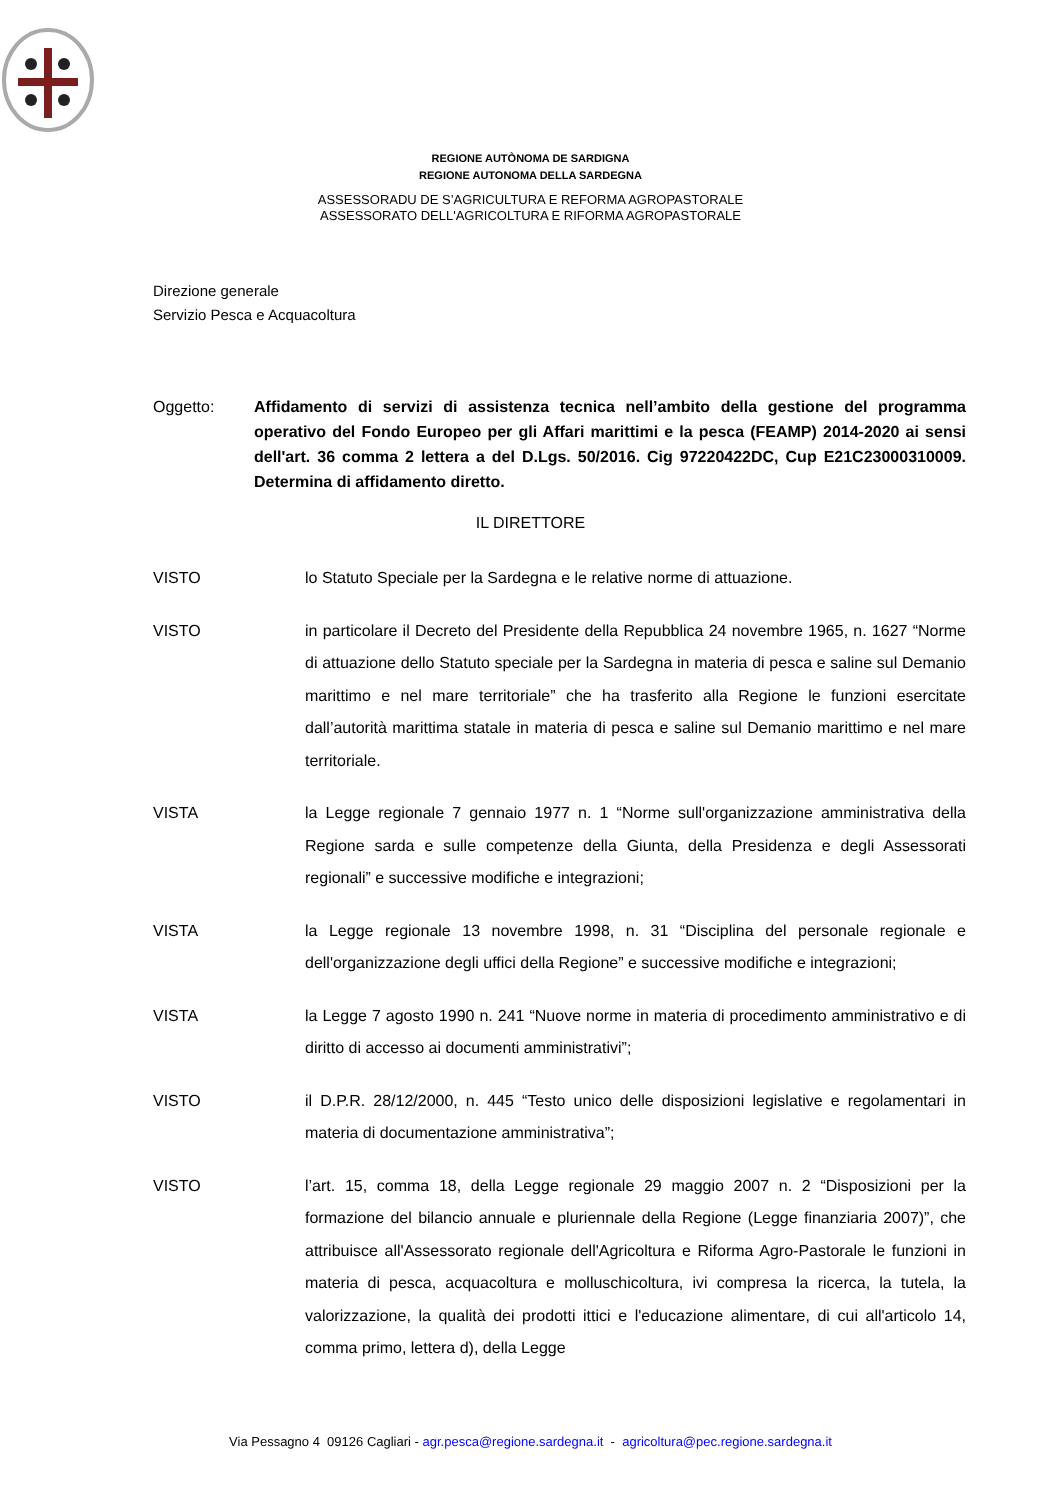REGIONE AUTÒNOMA DE SARDIGNA
REGIONE AUTONOMA DELLA SARDEGNA
ASSESSORADU DE S’AGRICULTURA E REFORMA AGROPASTORALE
ASSESSORATO DELL'AGRICOLTURA E RIFORMA AGROPASTORALE
Direzione generale
Servizio Pesca e Acquacoltura
Oggetto: Affidamento di servizi di assistenza tecnica nell’ambito della gestione del programma operativo del Fondo Europeo per gli Affari marittimi e la pesca (FEAMP) 2014-2020 ai sensi dell'art. 36 comma 2 lettera a del D.Lgs. 50/2016. Cig 97220422DC, Cup E21C23000310009. Determina di affidamento diretto.
IL DIRETTORE
VISTO lo Statuto Speciale per la Sardegna e le relative norme di attuazione.
VISTO in particolare il Decreto del Presidente della Repubblica 24 novembre 1965, n. 1627 “Norme di attuazione dello Statuto speciale per la Sardegna in materia di pesca e saline sul Demanio marittimo e nel mare territoriale” che ha trasferito alla Regione le funzioni esercitate dall’autorità marittima statale in materia di pesca e saline sul Demanio marittimo e nel mare territoriale.
VISTA la Legge regionale 7 gennaio 1977 n. 1 “Norme sull'organizzazione amministrativa della Regione sarda e sulle competenze della Giunta, della Presidenza e degli Assessorati regionali” e successive modifiche e integrazioni;
VISTA la Legge regionale 13 novembre 1998, n. 31 “Disciplina del personale regionale e dell'organizzazione degli uffici della Regione” e successive modifiche e integrazioni;
VISTA la Legge 7 agosto 1990 n. 241 “Nuove norme in materia di procedimento amministrativo e di diritto di accesso ai documenti amministrativi”;
VISTO il D.P.R. 28/12/2000, n. 445 “Testo unico delle disposizioni legislative e regolamentari in materia di documentazione amministrativa”;
VISTO l’art. 15, comma 18, della Legge regionale 29 maggio 2007 n. 2 “Disposizioni per la formazione del bilancio annuale e pluriennale della Regione (Legge finanziaria 2007)”, che attribuisce all'Assessorato regionale dell'Agricoltura e Riforma Agro-Pastorale le funzioni in materia di pesca, acquacoltura e molluschicoltura, ivi compresa la ricerca, la tutela, la valorizzazione, la qualità dei prodotti ittici e l'educazione alimentare, di cui all'articolo 14, comma primo, lettera d), della Legge
Via Pessagno 4 09126 Cagliari - agr.pesca@regione.sardegna.it - agricoltura@pec.regione.sardegna.it